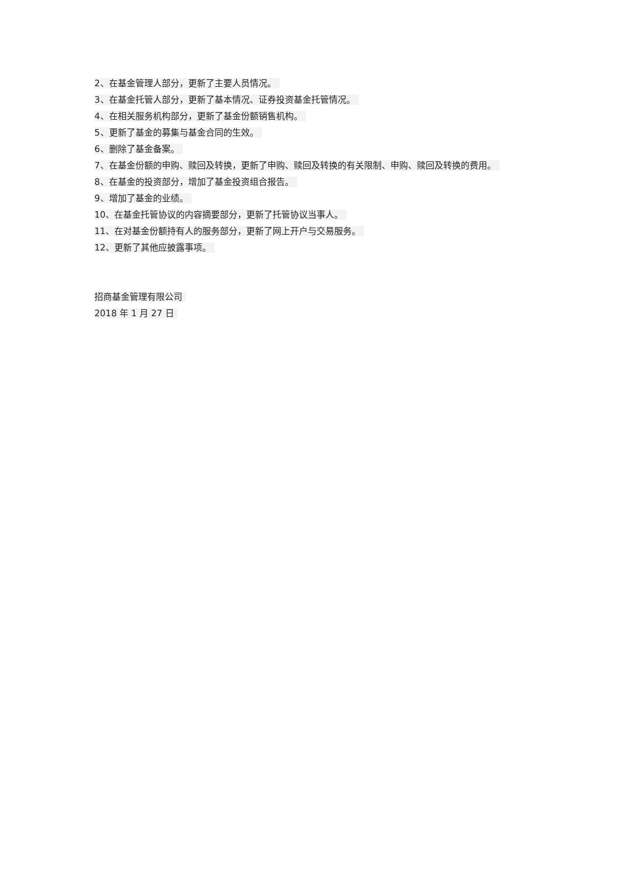2、在基金管理人部分，更新了主要人员情况。
3、在基金托管人部分，更新了基本情况、证券投资基金托管情况。
4、在相关服务机构部分，更新了基金份额销售机构。
5、更新了基金的募集与基金合同的生效。
6、删除了基金备案。
7、在基金份额的申购、赎回及转换，更新了申购、赎回及转换的有关限制、申购、赎回及转换的费用。
8、在基金的投资部分，增加了基金投资组合报告。
9、增加了基金的业绩。
10、在基金托管协议的内容摘要部分，更新了托管协议当事人。
11、在对基金份额持有人的服务部分，更新了网上开户与交易服务。
12、更新了其他应披露事项。
招商基金管理有限公司
2018 年 1 月 27 日